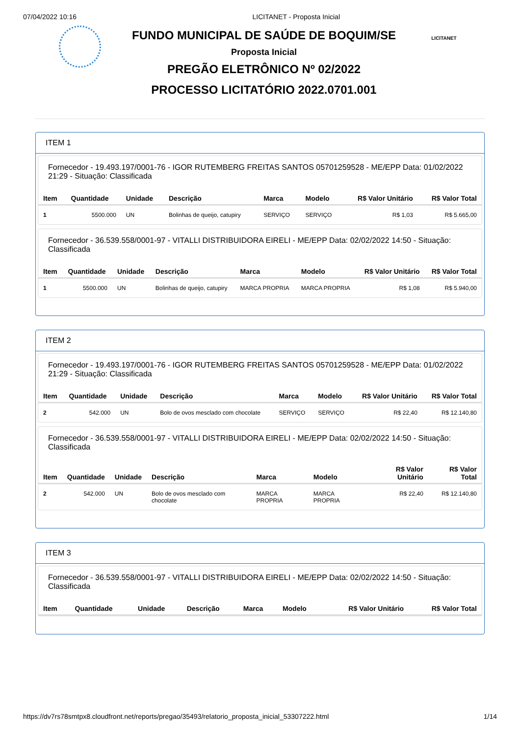07/04/2022 10:16 LICITANET - Proposta Inicial
FUNDO MUNICIPAL DE SAÚDE DE BOQUIM/SE
Proposta Inicial
PREGÃO ELETRÔNICO Nº 02/2022
PROCESSO LICITATÓRIO 2022.0701.001
LICITANET
ITEM 1
Fornecedor - 19.493.197/0001-76 - IGOR RUTEMBERG FREITAS SANTOS 05701259528 - ME/EPP Data: 01/02/2022 21:29 - Situação: Classificada
| Item | Quantidade | Unidade | Descrição | Marca | Modelo | R$ Valor Unitário | R$ Valor Total |
| --- | --- | --- | --- | --- | --- | --- | --- |
| 1 | 5500.000 | UN | Bolinhas de queijo, catupiry | SERVIÇO | SERVIÇO | R$ 1,03 | R$ 5.665,00 |
Fornecedor - 36.539.558/0001-97 - VITALLI DISTRIBUIDORA EIRELI - ME/EPP Data: 02/02/2022 14:50 - Situação: Classificada
| Item | Quantidade | Unidade | Descrição | Marca | Modelo | R$ Valor Unitário | R$ Valor Total |
| --- | --- | --- | --- | --- | --- | --- | --- |
| 1 | 5500.000 | UN | Bolinhas de queijo, catupiry | MARCA PROPRIA | MARCA PROPRIA | R$ 1,08 | R$ 5.940,00 |
ITEM 2
Fornecedor - 19.493.197/0001-76 - IGOR RUTEMBERG FREITAS SANTOS 05701259528 - ME/EPP Data: 01/02/2022 21:29 - Situação: Classificada
| Item | Quantidade | Unidade | Descrição | Marca | Modelo | R$ Valor Unitário | R$ Valor Total |
| --- | --- | --- | --- | --- | --- | --- | --- |
| 2 | 542.000 | UN | Bolo de ovos mesclado com chocolate | SERVIÇO | SERVIÇO | R$ 22,40 | R$ 12.140,80 |
Fornecedor - 36.539.558/0001-97 - VITALLI DISTRIBUIDORA EIRELI - ME/EPP Data: 02/02/2022 14:50 - Situação: Classificada
| Item | Quantidade | Unidade | Descrição | Marca | Modelo | R$ Valor Unitário | R$ Valor Total |
| --- | --- | --- | --- | --- | --- | --- | --- |
| 2 | 542.000 | UN | Bolo de ovos mesclado com chocolate | MARCA PROPRIA | MARCA PROPRIA | R$ 22,40 | R$ 12.140,80 |
ITEM 3
Fornecedor - 36.539.558/0001-97 - VITALLI DISTRIBUIDORA EIRELI - ME/EPP Data: 02/02/2022 14:50 - Situação: Classificada
| Item | Quantidade | Unidade | Descrição | Marca | Modelo | R$ Valor Unitário | R$ Valor Total |
| --- | --- | --- | --- | --- | --- | --- | --- |
https://dv7rs78smtpx8.cloudfront.net/reports/pregao/35493/relatorio_proposta_inicial_53307222.html 1/14